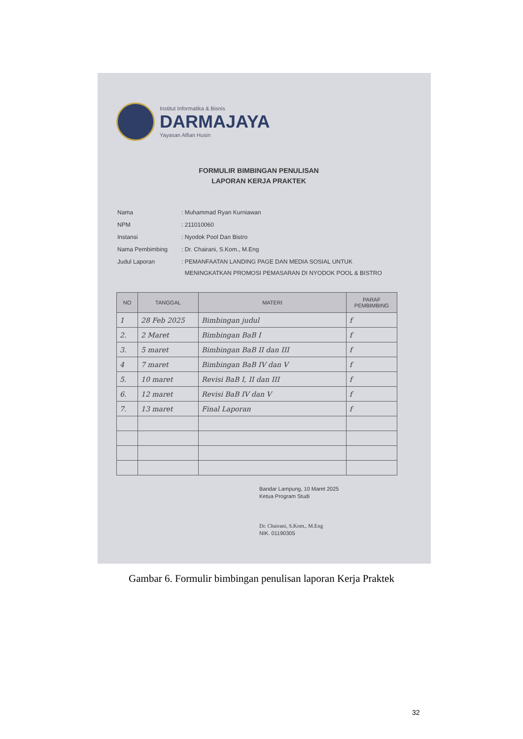Institut Informatika & Bisnis
DARMAJAYA
Yayasan Alfian Husin
FORMULIR BIMBINGAN PENULISAN
LAPORAN KERJA PRAKTEK
| Nama | : Muhammad Ryan Kurniawan |
| NPM | : 211010060 |
| Instansi | : Nyodok Pool Dan Bistro |
| Nama Pembimbing | : Dr. Chairani, S.Kom., M.Eng |
| Judul Laporan | : PEMANFAATAN LANDING PAGE DAN MEDIA SOSIAL UNTUK MENINGKATKAN PROMOSI PEMASARAN DI NYODOK POOL & BISTRO |
| NO | TANGGAL | MATERI | PARAF PEMBIMBING |
| --- | --- | --- | --- |
| 1 | 28 Feb 2025 | Bimbingan judul | f |
| 2. | 2 Maret | Bimbingan BaB I | f |
| 3. | 5 maret | Bimbingan BaB II dan III | f |
| 4 | 7 maret | Bimbingan BaB IV dan V | f |
| 5. | 10 maret | Revisi BaB I, II dan III | f |
| 6. | 12 maret | Revisi BaB IV dan V | f |
| 7. | 13 maret | Final Laporan | f |
Bandar Lampung, 10 Maret 2025
Ketua Program Studi
Dr. Chairani, S.Kom., M.Eng
NIK. 01190305
Gambar 6. Formulir bimbingan penulisan laporan Kerja Praktek
32